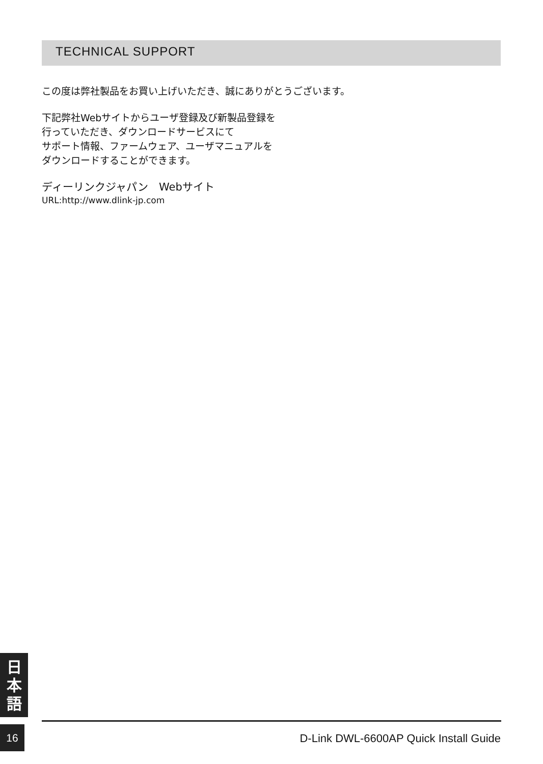TECHNICAL SUPPORT
この度は弊社製品をお買い上げいただき、誠にありがとうございます。
下記弊社Webサイトからユーザ登録及び新製品登録を
行っていただき、ダウンロードサービスにて
サポート情報、ファームウェア、ユーザマニュアルを
ダウンロードすることができます。
ディーリンクジャパン　Webサイト
URL:http://www.dlink-jp.com
日
本
語
16
D-Link DWL-6600AP Quick Install Guide